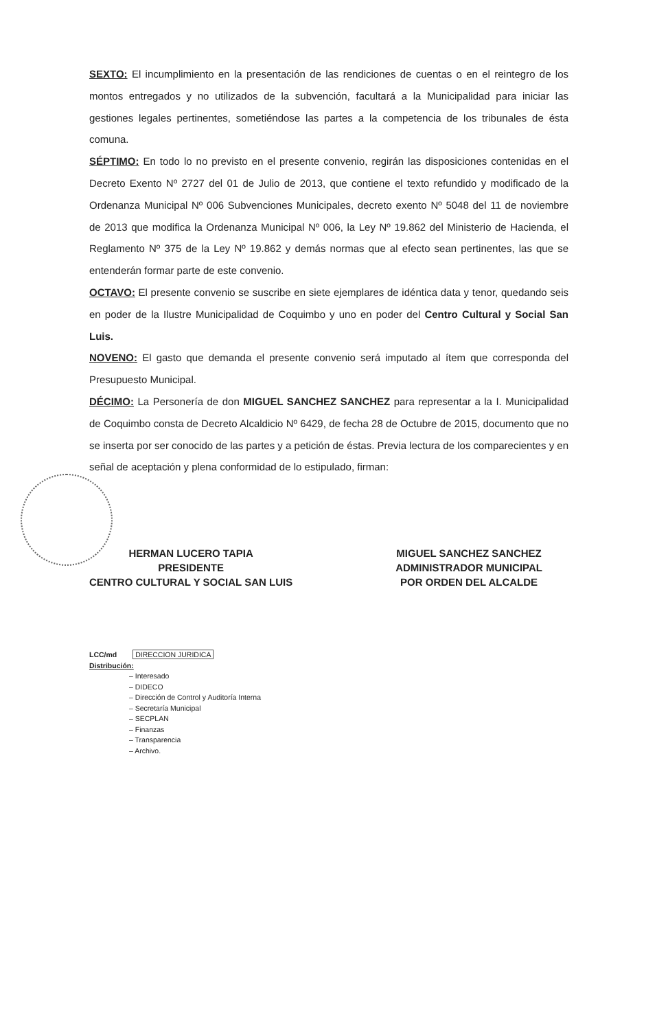SEXTO: El incumplimiento en la presentación de las rendiciones de cuentas o en el reintegro de los montos entregados y no utilizados de la subvención, facultará a la Municipalidad para iniciar las gestiones legales pertinentes, sometiéndose las partes a la competencia de los tribunales de ésta comuna.
SÉPTIMO: En todo lo no previsto en el presente convenio, regirán las disposiciones contenidas en el Decreto Exento Nº 2727 del 01 de Julio de 2013, que contiene el texto refundido y modificado de la Ordenanza Municipal Nº 006 Subvenciones Municipales, decreto exento Nº 5048 del 11 de noviembre de 2013 que modifica la Ordenanza Municipal Nº 006, la Ley Nº 19.862 del Ministerio de Hacienda, el Reglamento Nº 375 de la Ley Nº 19.862 y demás normas que al efecto sean pertinentes, las que se entenderán formar parte de este convenio.
OCTAVO: El presente convenio se suscribe en siete ejemplares de idéntica data y tenor, quedando seis en poder de la Ilustre Municipalidad de Coquimbo y uno en poder del Centro Cultural y Social San Luis.
NOVENO: El gasto que demanda el presente convenio será imputado al ítem que corresponda del Presupuesto Municipal.
DÉCIMO: La Personería de don MIGUEL SANCHEZ SANCHEZ para representar a la I. Municipalidad de Coquimbo consta de Decreto Alcaldicio Nº 6429, de fecha 28 de Octubre de 2015, documento que no se inserta por ser conocido de las partes y a petición de éstas. Previa lectura de los comparecientes y en señal de aceptación y plena conformidad de lo estipulado, firman:
HERMAN LUCERO TAPIA
PRESIDENTE
CENTRO CULTURAL Y SOCIAL SAN LUIS
MIGUEL SANCHEZ SANCHEZ
ADMINISTRADOR MUNICIPAL
POR ORDEN DEL ALCALDE
LCC/md DIRECCION JURIDICA
Distribución:
– Interesado
– DIDECO
– Dirección de Control y Auditoría Interna
– Secretaría Municipal
– SECPLAN
– Finanzas
– Transparencia
– Archivo.